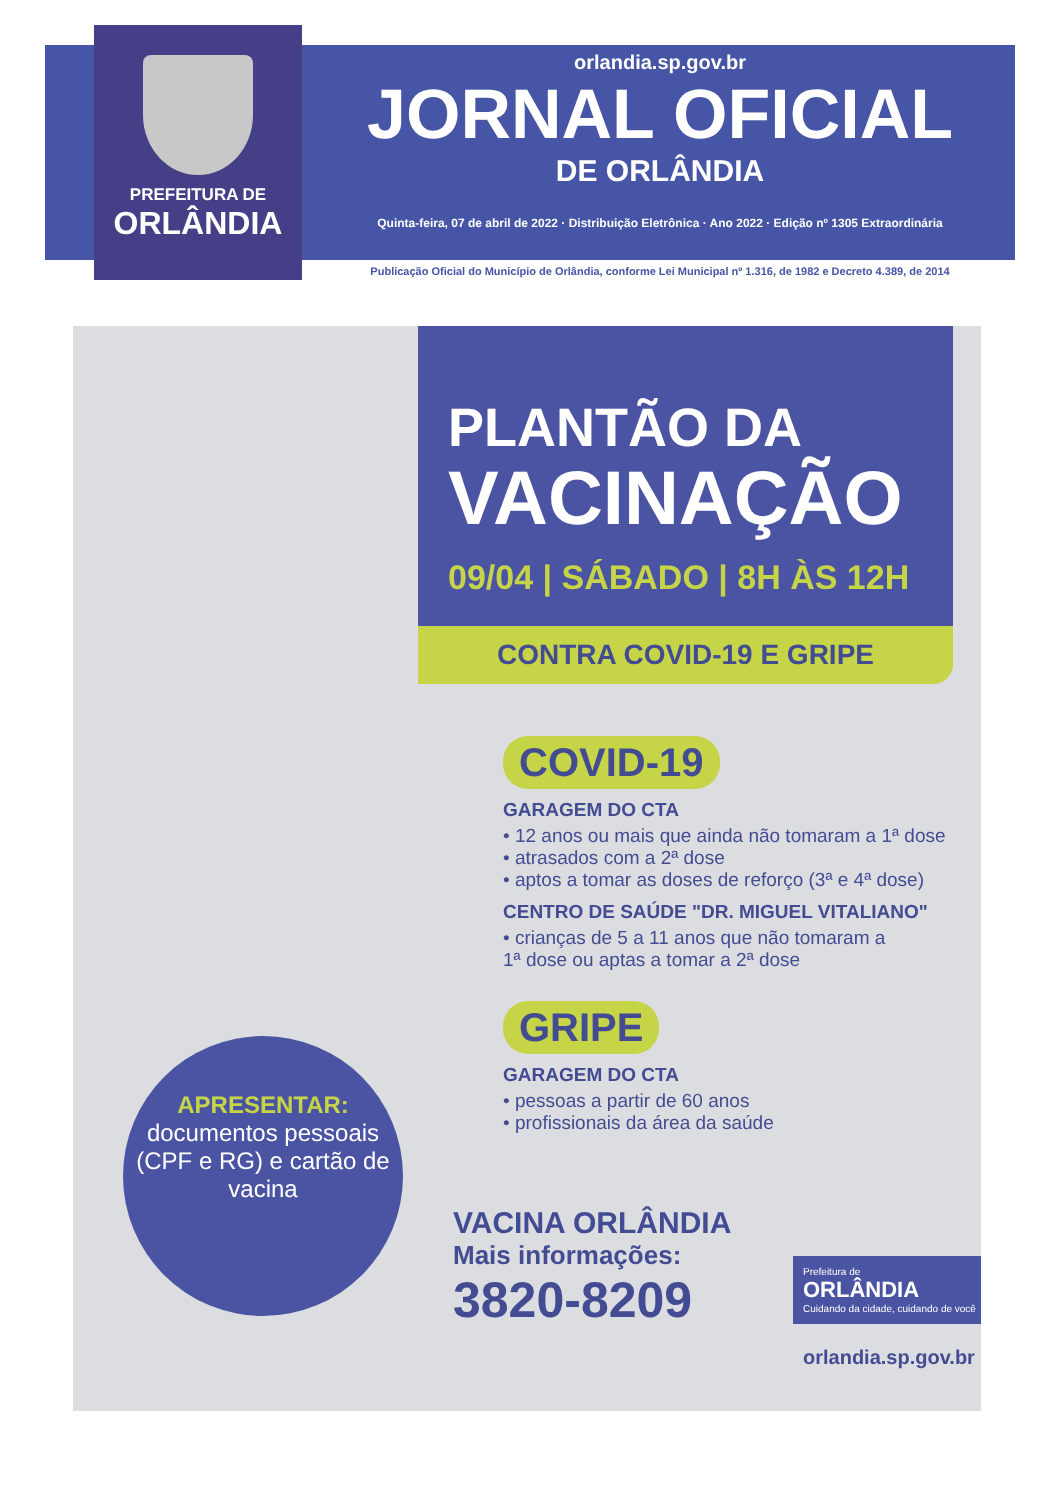PREFEITURA DE
ORLÂNDIA
orlandia.sp.gov.br
JORNAL OFICIAL
DE ORLÂNDIA
Quinta-feira, 07 de abril de 2022 · Distribuição Eletrônica · Ano 2022 · Edição nº 1305 Extraordinária
Publicação Oficial do Município de Orlândia, conforme Lei Municipal nº 1.316, de 1982 e Decreto 4.389, de 2014
PLANTÃO DA
VACINAÇÃO
09/04 | SÁBADO | 8H ÀS 12H
CONTRA COVID-19 E GRIPE
COVID-19
GARAGEM DO CTA
• 12 anos ou mais que ainda não tomaram a 1ª dose
• atrasados com a 2ª dose
• aptos a tomar as doses de reforço (3ª e 4ª dose)
CENTRO DE SAÚDE "DR. MIGUEL VITALIANO"
• crianças de 5 a 11 anos que não tomaram a
1ª dose ou aptas a tomar a 2ª dose
GRIPE
GARAGEM DO CTA
• pessoas a partir de 60 anos
• profissionais da área da saúde
APRESENTAR:
documentos pessoais (CPF e RG) e cartão de vacina
VACINA ORLÂNDIA
Mais informações:
3820-8209
Prefeitura de
ORLÂNDIA
Cuidando da cidade, cuidando de você
orlandia.sp.gov.br